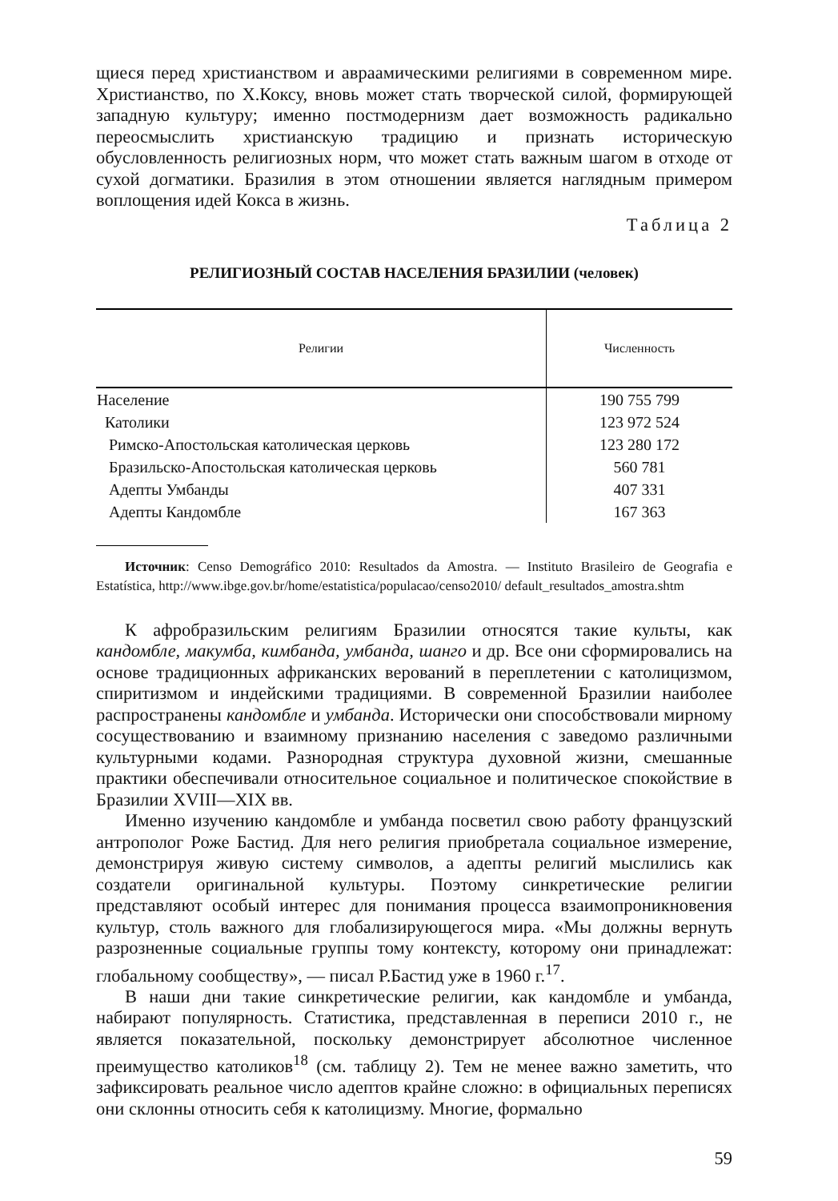щиеся перед христианством и авраамическими религиями в современном мире. Христианство, по Х.Коксу, вновь может стать творческой силой, формирующей западную культуру; именно постмодернизм дает возможность радикально переосмыслить христианскую традицию и признать историческую обусловленность религиозных норм, что может стать важным шагом в отходе от сухой догматики. Бразилия в этом отношении является наглядным примером воплощения идей Кокса в жизнь.
Таблица 2
РЕЛИГИОЗНЫЙ СОСТАВ НАСЕЛЕНИЯ БРАЗИЛИИ (человек)
| Религии | Численность |
| --- | --- |
| Население | 190 755 799 |
| Католики | 123 972 524 |
| Римско-Апостольская католическая церковь | 123 280 172 |
| Бразильско-Апостольская католическая церковь | 560 781 |
| Адепты Умбанды | 407 331 |
| Адепты Кандомбле | 167 363 |
Источник: Censo Demográfico 2010: Resultados da Amostra. — Instituto Brasileiro de Geografia e Estatística, http://www.ibge.gov.br/home/estatistica/populacao/censo2010/ default_resultados_amostra.shtm
К афробразильским религиям Бразилии относятся такие культы, как кандомбле, макумба, кимбанда, умбанда, шанго и др. Все они сформировались на основе традиционных африканских верований в переплетении с католицизмом, спиритизмом и индейскими традициями. В современной Бразилии наиболее распространены кандомбле и умбанда. Исторически они способствовали мирному сосуществованию и взаимному признанию населения с заведомо различными культурными кодами. Разнородная структура духовной жизни, смешанные практики обеспечивали относительное социальное и политическое спокойствие в Бразилии XVIII—XIX вв.
Именно изучению кандомбле и умбанда посветил свою работу французский антрополог Роже Бастид. Для него религия приобретала социальное измерение, демонстрируя живую систему символов, а адепты религий мыслились как создатели оригинальной культуры. Поэтому синкретические религии представляют особый интерес для понимания процесса взаимопроникновения культур, столь важного для глобализирующегося мира. «Мы должны вернуть разрозненные социальные группы тому контексту, которому они принадлежат: глобальному сообществу», — писал Р.Бастид уже в 1960 г.<sup>17</sup>.
В наши дни такие синкретические религии, как кандомбле и умбанда, набирают популярность. Статистика, представленная в переписи 2010 г., не является показательной, поскольку демонстрирует абсолютное численное преимущество католиков<sup>18</sup> (см. таблицу 2). Тем не менее важно заметить, что зафиксировать реальное число адептов крайне сложно: в официальных переписях они склонны относить себя к католицизму. Многие, формально
59